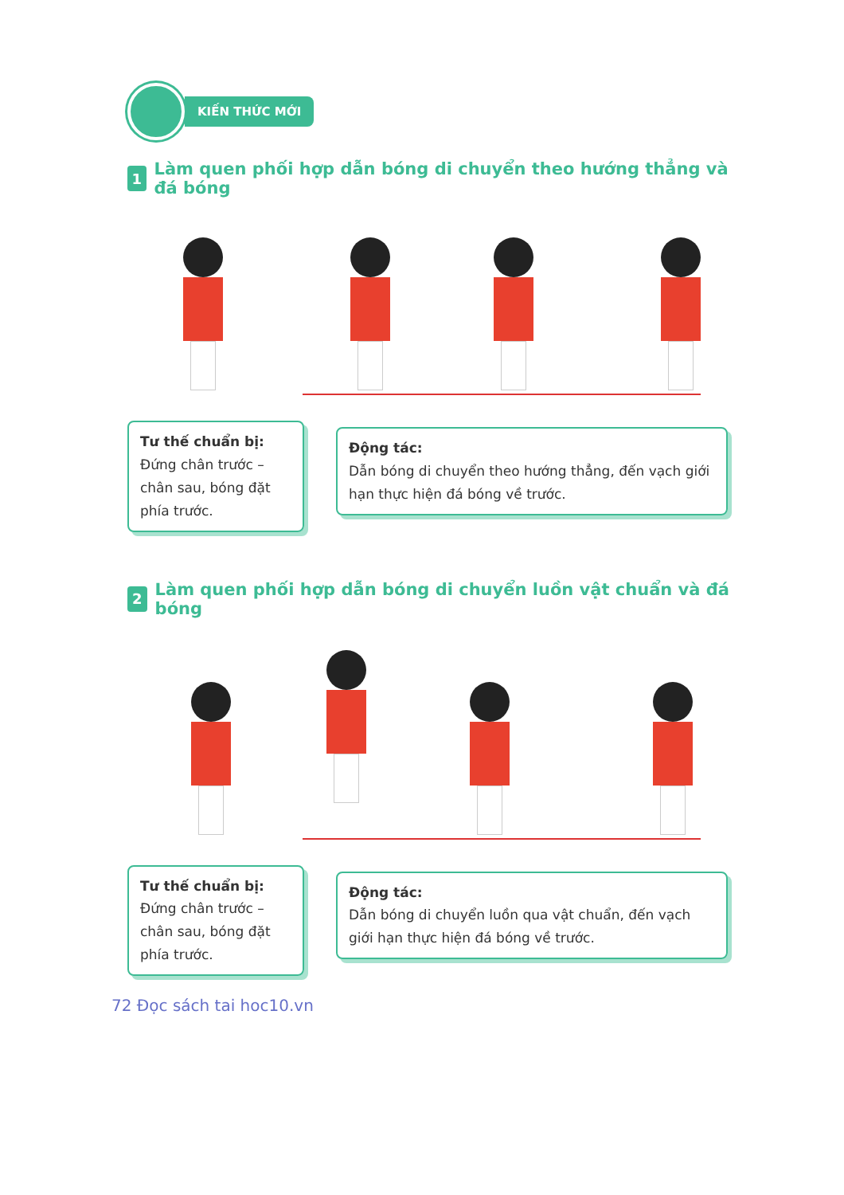KIẾN THỨC MỚI
1 Làm quen phối hợp dẫn bóng di chuyển theo hướng thẳng và đá bóng
Tư thế chuẩn bị:
Đứng chân trước – chân sau, bóng đặt phía trước.
Động tác:
Dẫn bóng di chuyển theo hướng thẳng, đến vạch giới hạn thực hiện đá bóng về trước.
2 Làm quen phối hợp dẫn bóng di chuyển luồn vật chuẩn và đá bóng
Tư thế chuẩn bị:
Đứng chân trước – chân sau, bóng đặt phía trước.
Động tác:
Dẫn bóng di chuyển luồn qua vật chuẩn, đến vạch giới hạn thực hiện đá bóng về trước.
72 Đọc sách tai hoc10.vn